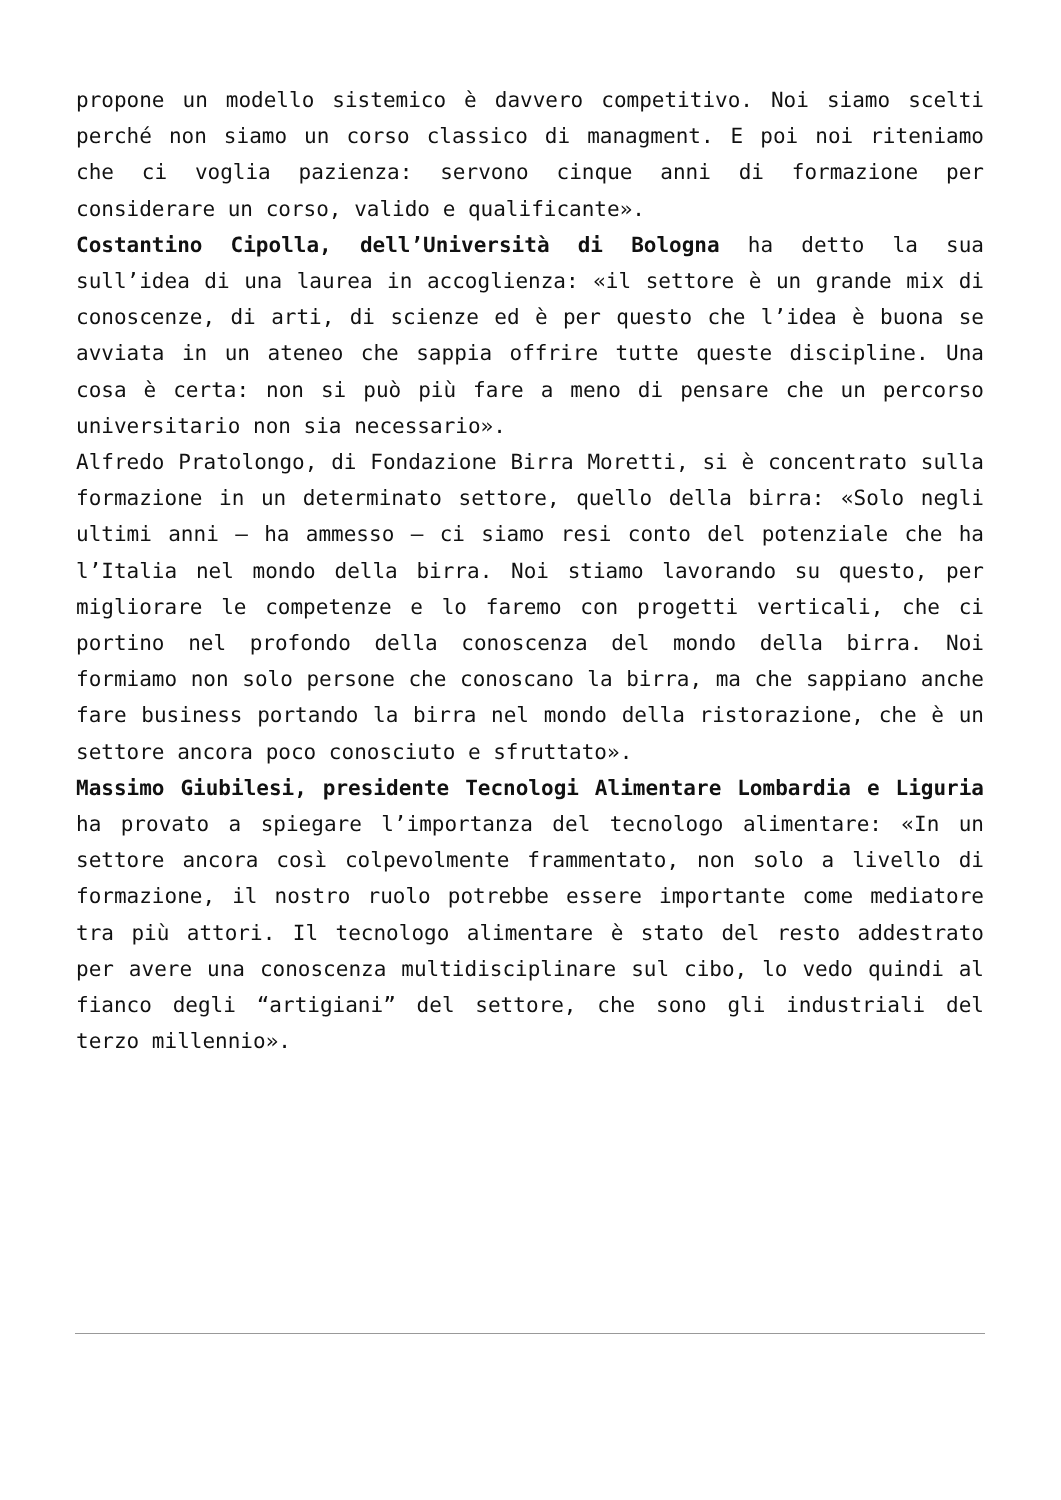propone un modello sistemico è davvero competitivo. Noi siamo scelti perché non siamo un corso classico di managment. E poi noi riteniamo che ci voglia pazienza: servono cinque anni di formazione per considerare un corso, valido e qualificante».
Costantino Cipolla, dell’Università di Bologna ha detto la sua sull’idea di una laurea in accoglienza: «il settore è un grande mix di conoscenze, di arti, di scienze ed è per questo che l’idea è buona se avviata in un ateneo che sappia offrire tutte queste discipline. Una cosa è certa: non si può più fare a meno di pensare che un percorso universitario non sia necessario».
Alfredo Pratolongo, di Fondazione Birra Moretti, si è concentrato sulla formazione in un determinato settore, quello della birra: «Solo negli ultimi anni – ha ammesso – ci siamo resi conto del potenziale che ha l’Italia nel mondo della birra. Noi stiamo lavorando su questo, per migliorare le competenze e lo faremo con progetti verticali, che ci portino nel profondo della conoscenza del mondo della birra. Noi formiamo non solo persone che conoscano la birra, ma che sappiano anche fare business portando la birra nel mondo della ristorazione, che è un settore ancora poco conosciuto e sfruttato».
Massimo Giubilesi, presidente Tecnologi Alimentare Lombardia e Liguria ha provato a spiegare l’importanza del tecnologo alimentare: «In un settore ancora così colpevolmente frammentato, non solo a livello di formazione, il nostro ruolo potrebbe essere importante come mediatore tra più attori. Il tecnologo alimentare è stato del resto addestrato per avere una conoscenza multidisciplinare sul cibo, lo vedo quindi al fianco degli “artigiani” del settore, che sono gli industriali del terzo millennio».